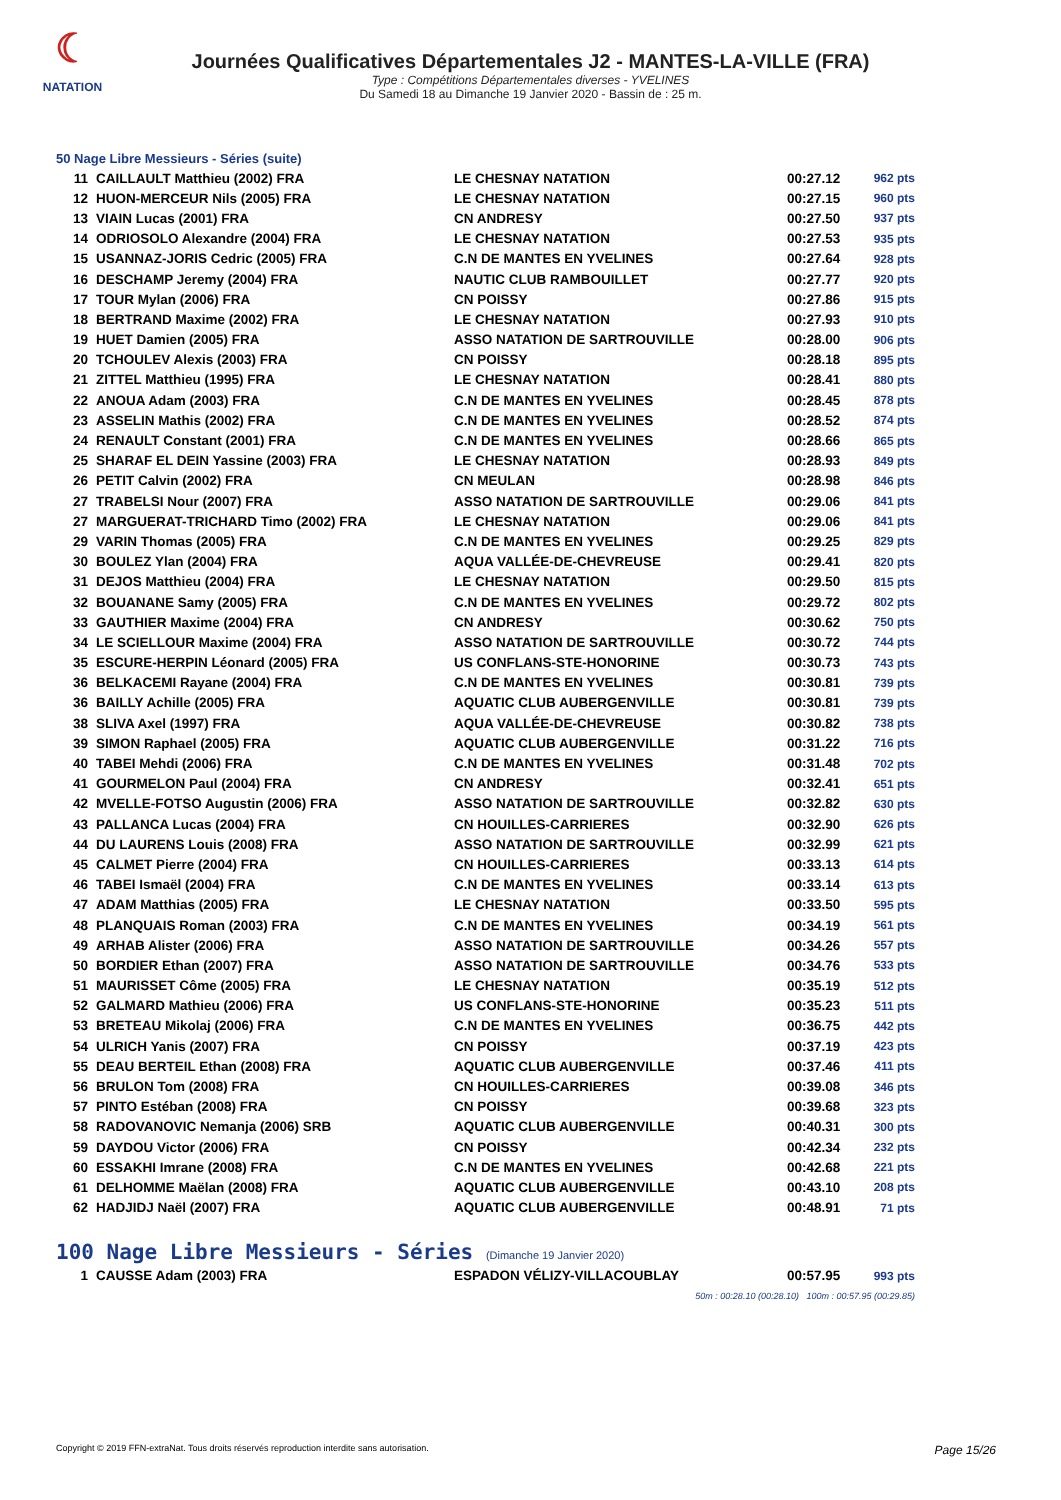☾
NATATION
Journées Qualificatives Départementales J2 - MANTES-LA-VILLE (FRA)
Type : Compétitions Départementales diverses - YVELINES
Du Samedi 18 au Dimanche 19 Janvier 2020 - Bassin de : 25 m.
50 Nage Libre Messieurs - Séries (suite)
| 11 | CAILLAULT Matthieu (2002) FRA | LE CHESNAY NATATION | 00:27.12 | 962 pts |
| 12 | HUON-MERCEUR Nils (2005) FRA | LE CHESNAY NATATION | 00:27.15 | 960 pts |
| 13 | VIAIN Lucas (2001) FRA | CN ANDRESY | 00:27.50 | 937 pts |
| 14 | ODRIOSOLO Alexandre (2004) FRA | LE CHESNAY NATATION | 00:27.53 | 935 pts |
| 15 | USANNAZ-JORIS Cedric (2005) FRA | C.N DE MANTES EN YVELINES | 00:27.64 | 928 pts |
| 16 | DESCHAMP Jeremy (2004) FRA | NAUTIC CLUB RAMBOUILLET | 00:27.77 | 920 pts |
| 17 | TOUR Mylan (2006) FRA | CN POISSY | 00:27.86 | 915 pts |
| 18 | BERTRAND Maxime (2002) FRA | LE CHESNAY NATATION | 00:27.93 | 910 pts |
| 19 | HUET Damien (2005) FRA | ASSO NATATION DE SARTROUVILLE | 00:28.00 | 906 pts |
| 20 | TCHOULEV Alexis (2003) FRA | CN POISSY | 00:28.18 | 895 pts |
| 21 | ZITTEL Matthieu (1995) FRA | LE CHESNAY NATATION | 00:28.41 | 880 pts |
| 22 | ANOUA Adam (2003) FRA | C.N DE MANTES EN YVELINES | 00:28.45 | 878 pts |
| 23 | ASSELIN Mathis (2002) FRA | C.N DE MANTES EN YVELINES | 00:28.52 | 874 pts |
| 24 | RENAULT Constant (2001) FRA | C.N DE MANTES EN YVELINES | 00:28.66 | 865 pts |
| 25 | SHARAF EL DEIN Yassine (2003) FRA | LE CHESNAY NATATION | 00:28.93 | 849 pts |
| 26 | PETIT Calvin (2002) FRA | CN MEULAN | 00:28.98 | 846 pts |
| 27 | TRABELSI Nour (2007) FRA | ASSO NATATION DE SARTROUVILLE | 00:29.06 | 841 pts |
| 27 | MARGUERAT-TRICHARD Timo (2002) FRA | LE CHESNAY NATATION | 00:29.06 | 841 pts |
| 29 | VARIN Thomas (2005) FRA | C.N DE MANTES EN YVELINES | 00:29.25 | 829 pts |
| 30 | BOULEZ Ylan (2004) FRA | AQUA VALLÉE-DE-CHEVREUSE | 00:29.41 | 820 pts |
| 31 | DEJOS Matthieu (2004) FRA | LE CHESNAY NATATION | 00:29.50 | 815 pts |
| 32 | BOUANANE Samy (2005) FRA | C.N DE MANTES EN YVELINES | 00:29.72 | 802 pts |
| 33 | GAUTHIER Maxime (2004) FRA | CN ANDRESY | 00:30.62 | 750 pts |
| 34 | LE SCIELLOUR Maxime (2004) FRA | ASSO NATATION DE SARTROUVILLE | 00:30.72 | 744 pts |
| 35 | ESCURE-HERPIN Léonard (2005) FRA | US CONFLANS-STE-HONORINE | 00:30.73 | 743 pts |
| 36 | BELKACEMI Rayane (2004) FRA | C.N DE MANTES EN YVELINES | 00:30.81 | 739 pts |
| 36 | BAILLY Achille (2005) FRA | AQUATIC CLUB AUBERGENVILLE | 00:30.81 | 739 pts |
| 38 | SLIVA Axel (1997) FRA | AQUA VALLÉE-DE-CHEVREUSE | 00:30.82 | 738 pts |
| 39 | SIMON Raphael (2005) FRA | AQUATIC CLUB AUBERGENVILLE | 00:31.22 | 716 pts |
| 40 | TABEI Mehdi (2006) FRA | C.N DE MANTES EN YVELINES | 00:31.48 | 702 pts |
| 41 | GOURMELON Paul (2004) FRA | CN ANDRESY | 00:32.41 | 651 pts |
| 42 | MVELLE-FOTSO Augustin (2006) FRA | ASSO NATATION DE SARTROUVILLE | 00:32.82 | 630 pts |
| 43 | PALLANCA Lucas (2004) FRA | CN HOUILLES-CARRIERES | 00:32.90 | 626 pts |
| 44 | DU LAURENS Louis (2008) FRA | ASSO NATATION DE SARTROUVILLE | 00:32.99 | 621 pts |
| 45 | CALMET Pierre (2004) FRA | CN HOUILLES-CARRIERES | 00:33.13 | 614 pts |
| 46 | TABEI Ismaël (2004) FRA | C.N DE MANTES EN YVELINES | 00:33.14 | 613 pts |
| 47 | ADAM Matthias (2005) FRA | LE CHESNAY NATATION | 00:33.50 | 595 pts |
| 48 | PLANQUAIS Roman (2003) FRA | C.N DE MANTES EN YVELINES | 00:34.19 | 561 pts |
| 49 | ARHAB Alister (2006) FRA | ASSO NATATION DE SARTROUVILLE | 00:34.26 | 557 pts |
| 50 | BORDIER Ethan (2007) FRA | ASSO NATATION DE SARTROUVILLE | 00:34.76 | 533 pts |
| 51 | MAURISSET Côme (2005) FRA | LE CHESNAY NATATION | 00:35.19 | 512 pts |
| 52 | GALMARD Mathieu (2006) FRA | US CONFLANS-STE-HONORINE | 00:35.23 | 511 pts |
| 53 | BRETEAU Mikolaj (2006) FRA | C.N DE MANTES EN YVELINES | 00:36.75 | 442 pts |
| 54 | ULRICH Yanis (2007) FRA | CN POISSY | 00:37.19 | 423 pts |
| 55 | DEAU BERTEIL Ethan (2008) FRA | AQUATIC CLUB AUBERGENVILLE | 00:37.46 | 411 pts |
| 56 | BRULON Tom (2008) FRA | CN HOUILLES-CARRIERES | 00:39.08 | 346 pts |
| 57 | PINTO Estéban (2008) FRA | CN POISSY | 00:39.68 | 323 pts |
| 58 | RADOVANOVIC Nemanja (2006) SRB | AQUATIC CLUB AUBERGENVILLE | 00:40.31 | 300 pts |
| 59 | DAYDOU Victor (2006) FRA | CN POISSY | 00:42.34 | 232 pts |
| 60 | ESSAKHI Imrane (2008) FRA | C.N DE MANTES EN YVELINES | 00:42.68 | 221 pts |
| 61 | DELHOMME Maëlan (2008) FRA | AQUATIC CLUB AUBERGENVILLE | 00:43.10 | 208 pts |
| 62 | HADJIDJ Naël (2007) FRA | AQUATIC CLUB AUBERGENVILLE | 00:48.91 | 71 pts |
100 Nage Libre Messieurs - Séries (Dimanche 19 Janvier 2020)
| 1 | CAUSSE Adam (2003) FRA | ESPADON VÉLIZY-VILLACOUBLAY | 00:57.95 | 993 pts |
| 50m : 00:28.10 (00:28.10) 100m : 00:57.95 (00:29.85) | | | | |
Copyright © 2019 FFN-extraNat. Tous droits réservés reproduction interdite sans autorisation. Page 15/26